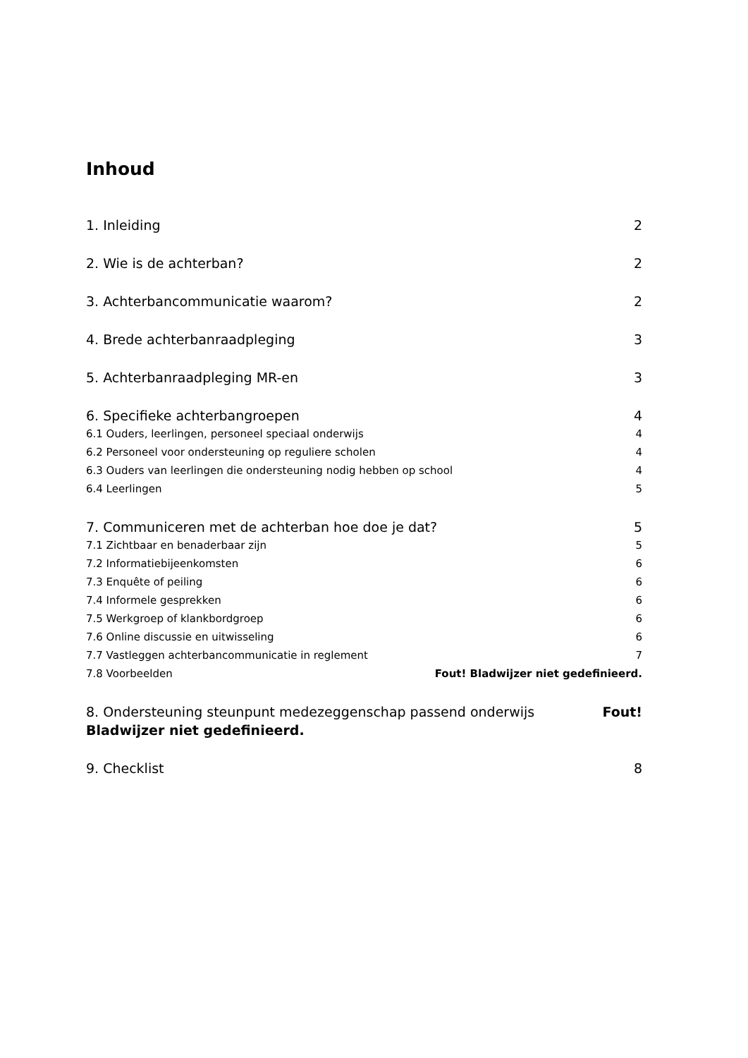Inhoud
1. Inleiding 2
2. Wie is de achterban? 2
3. Achterbancommunicatie waarom? 2
4. Brede achterbanraadpleging 3
5. Achterbanraadpleging MR-en 3
6. Specifieke achterbangroepen 4
6.1 Ouders, leerlingen, personeel speciaal onderwijs 4
6.2 Personeel voor ondersteuning op reguliere scholen 4
6.3 Ouders van leerlingen die ondersteuning nodig hebben op school 4
6.4 Leerlingen 5
7. Communiceren met de achterban hoe doe je dat? 5
7.1 Zichtbaar en benaderbaar zijn 5
7.2 Informatiebijeenkomsten 6
7.3 Enquête of peiling 6
7.4 Informele gesprekken 6
7.5 Werkgroep of klankbordgroep 6
7.6 Online discussie en uitwisseling 6
7.7 Vastleggen achterbancommunicatie in reglement 7
7.8 Voorbeelden Fout! Bladwijzer niet gedefinieerd.
8. Ondersteuning steunpunt medezeggenschap passend onderwijs Fout!
Bladwijzer niet gedefinieerd.
9. Checklist 8